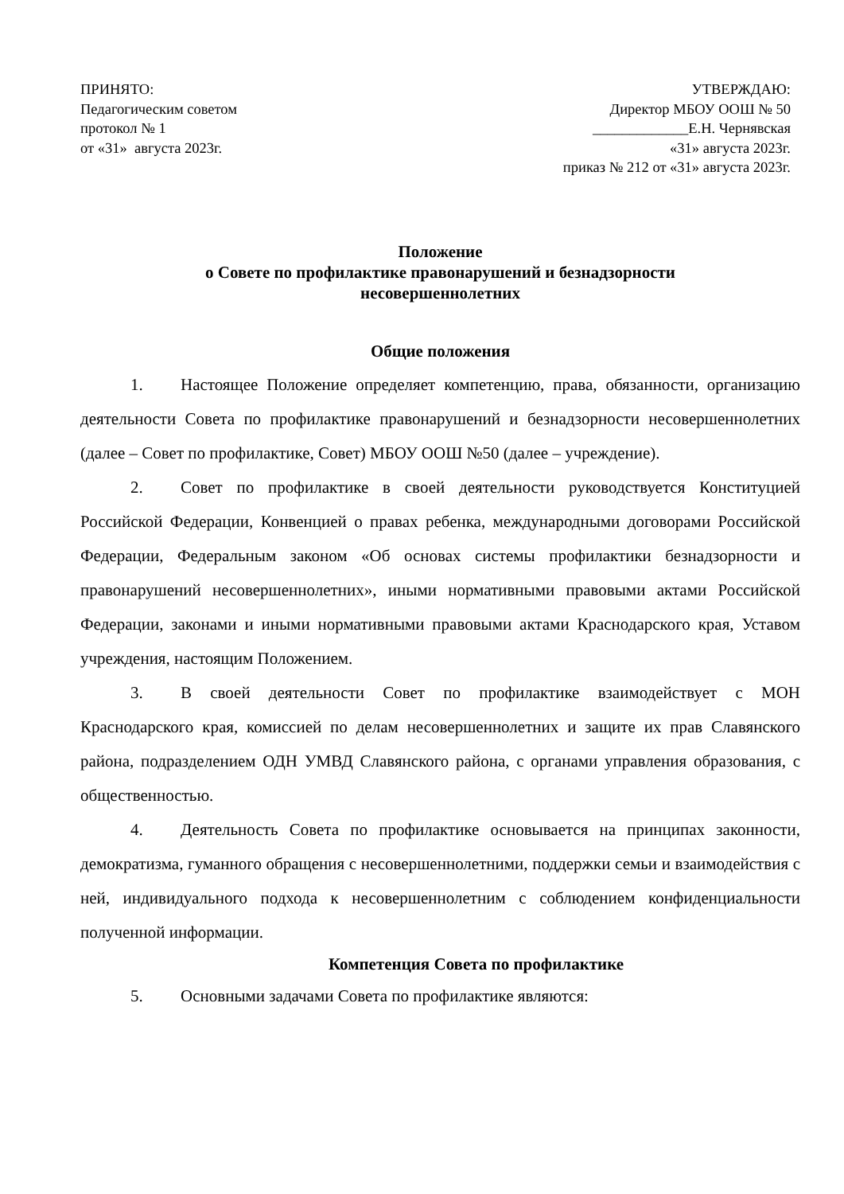ПРИНЯТО:
Педагогическим советом
протокол № 1
от «31» августа 2023г.
УТВЕРЖДАЮ:
Директор МБОУ ООШ № 50
_____________Е.Н. Чернявская
«31» августа 2023г.
приказ № 212 от «31» августа 2023г.
Положение
о Совете по профилактике правонарушений и безнадзорности
несовершеннолетних
Общие положения
1. Настоящее Положение определяет компетенцию, права, обязанности, организацию деятельности Совета по профилактике правонарушений и безнадзорности несовершеннолетних (далее – Совет по профилактике, Совет) МБОУ ООШ №50 (далее – учреждение).
2. Совет по профилактике в своей деятельности руководствуется Конституцией Российской Федерации, Конвенцией о правах ребенка, международными договорами Российской Федерации, Федеральным законом «Об основах системы профилактики безнадзорности и правонарушений несовершеннолетних», иными нормативными правовыми актами Российской Федерации, законами и иными нормативными правовыми актами Краснодарского края, Уставом учреждения, настоящим Положением.
3. В своей деятельности Совет по профилактике взаимодействует с МОН Краснодарского края, комиссией по делам несовершеннолетних и защите их прав Славянского района, подразделением ОДН УМВД Славянского района, с органами управления образования, с общественностью.
4. Деятельность Совета по профилактике основывается на принципах законности, демократизма, гуманного обращения с несовершеннолетними, поддержки семьи и взаимодействия с ней, индивидуального подхода к несовершеннолетним с соблюдением конфиденциальности полученной информации.
Компетенция Совета по профилактике
5. Основными задачами Совета по профилактике являются: